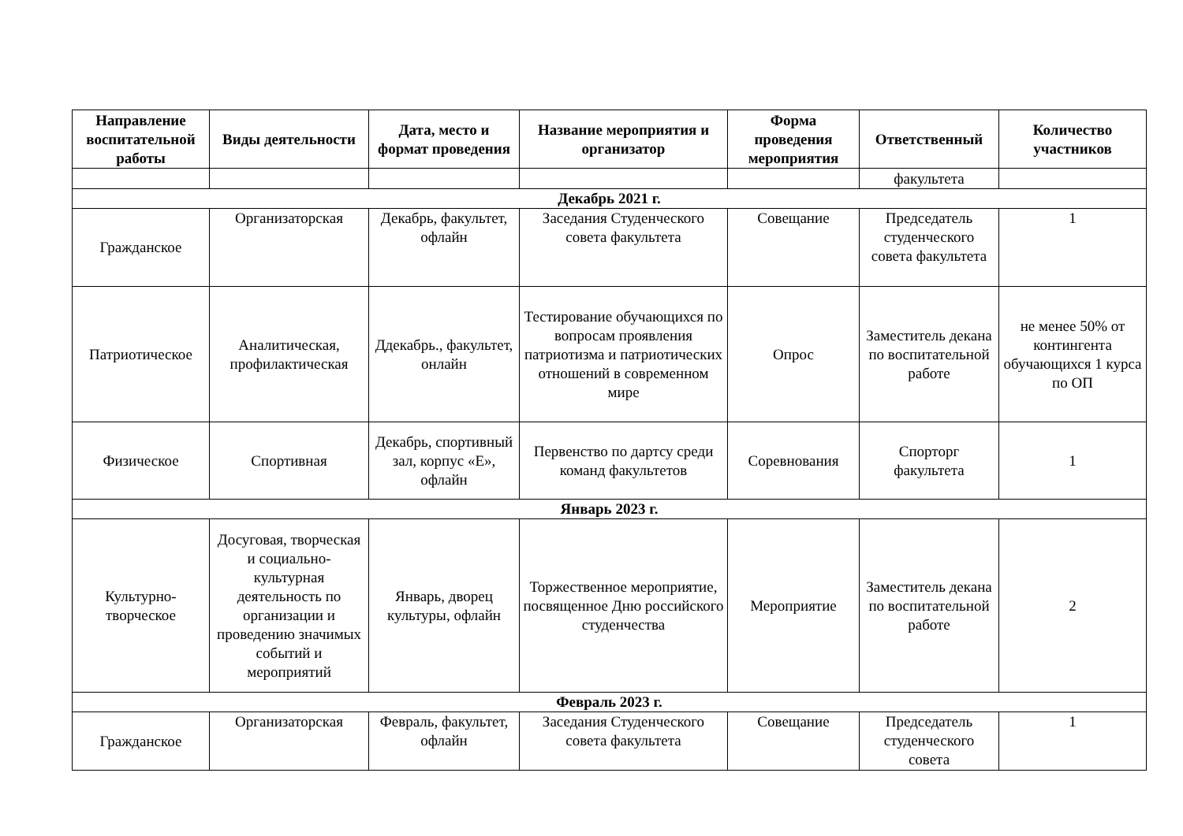| Направление воспитательной работы | Виды деятельности | Дата, место и формат проведения | Название мероприятия и организатор | Форма проведения мероприятия | Ответственный | Количество участников |
| --- | --- | --- | --- | --- | --- | --- |
| | | | | | факультета | |
| Декабрь 2021 г. | | | | | | |
| Гражданское | Организаторская | Декабрь, факультет, офлайн | Заседания Студенческого совета факультета | Совещание | Председатель студенческого совета факультета | 1 |
| Патриотическое | Аналитическая, профилактическая | Ддекабрь., факультет, онлайн | Тестирование обучающихся по вопросам проявления патриотизма и патриотических отношений в современном мире | Опрос | Заместитель декана по воспитательной работе | не менее 50% от контингента обучающихся 1 курса по ОП |
| Физическое | Спортивная | Декабрь, спортивный зал, корпус «Е», офлайн | Первенство по дартсу среди команд факультетов | Соревнования | Спорторг факультета | 1 |
| Январь 2023 г. | | | | | | |
| Культурно-творческое | Досуговая, творческая и социально-культурная деятельность по организации и проведению значимых событий и мероприятий | Январь, дворец культуры, офлайн | Торжественное мероприятие, посвященное Дню российского студенчества | Мероприятие | Заместитель декана по воспитательной работе | 2 |
| Февраль 2023 г. | | | | | | |
| Гражданское | Организаторская | Февраль, факультет, офлайн | Заседания Студенческого совета факультета | Совещание | Председатель студенческого совета | 1 |